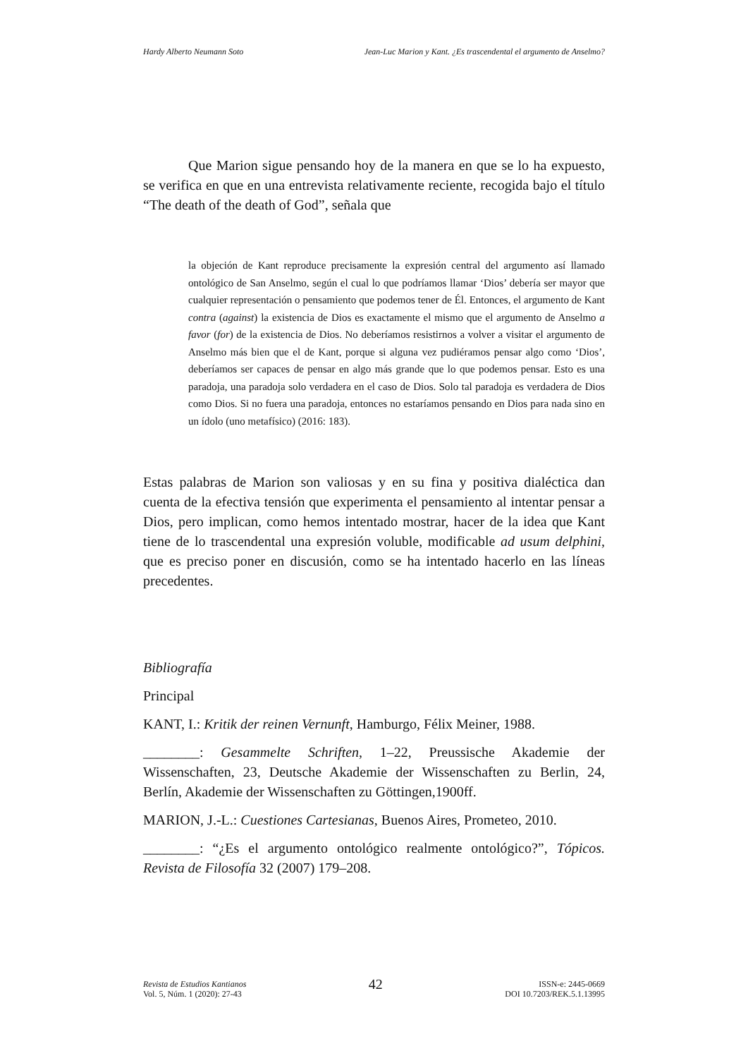Hardy Alberto Neumann Soto Jean-Luc Marion y Kant. ¿Es trascendental el argumento de Anselmo?
Que Marion sigue pensando hoy de la manera en que se lo ha expuesto, se verifica en que en una entrevista relativamente reciente, recogida bajo el título “The death of the death of God”, señala que
la objeción de Kant reproduce precisamente la expresión central del argumento así llamado ontológico de San Anselmo, según el cual lo que podríamos llamar ‘Dios’ debería ser mayor que cualquier representación o pensamiento que podemos tener de Él. Entonces, el argumento de Kant contra (against) la existencia de Dios es exactamente el mismo que el argumento de Anselmo a favor (for) de la existencia de Dios. No deberíamos resistirnos a volver a visitar el argumento de Anselmo más bien que el de Kant, porque si alguna vez pudiéramos pensar algo como ‘Dios’, deberíamos ser capaces de pensar en algo más grande que lo que podemos pensar. Esto es una paradoja, una paradoja solo verdadera en el caso de Dios. Solo tal paradoja es verdadera de Dios como Dios. Si no fuera una paradoja, entonces no estaríamos pensando en Dios para nada sino en un ídolo (uno metafísico) (2016: 183).
Estas palabras de Marion son valiosas y en su fina y positiva dialéctica dan cuenta de la efectiva tensión que experimenta el pensamiento al intentar pensar a Dios, pero implican, como hemos intentado mostrar, hacer de la idea que Kant tiene de lo trascendental una expresión voluble, modificable ad usum delphini, que es preciso poner en discusión, como se ha intentado hacerlo en las líneas precedentes.
Bibliografía
Principal
KANT, I.: Kritik der reinen Vernunft, Hamburgo, Félix Meiner, 1988.
________: Gesammelte Schriften, 1–22, Preussische Akademie der Wissenschaften, 23, Deutsche Akademie der Wissenschaften zu Berlin, 24, Berlín, Akademie der Wissenschaften zu Göttingen,1900ff.
MARION, J.-L.: Cuestiones Cartesianas, Buenos Aires, Prometeo, 2010.
________: “¿Es el argumento ontológico realmente ontológico?”, Tópicos. Revista de Filosofía 32 (2007) 179–208.
Revista de Estudios Kantianos
Vol. 5, Núm. 1 (2020): 27-43
42
ISSN-e: 2445-0669
DOI 10.7203/REK.5.1.13995